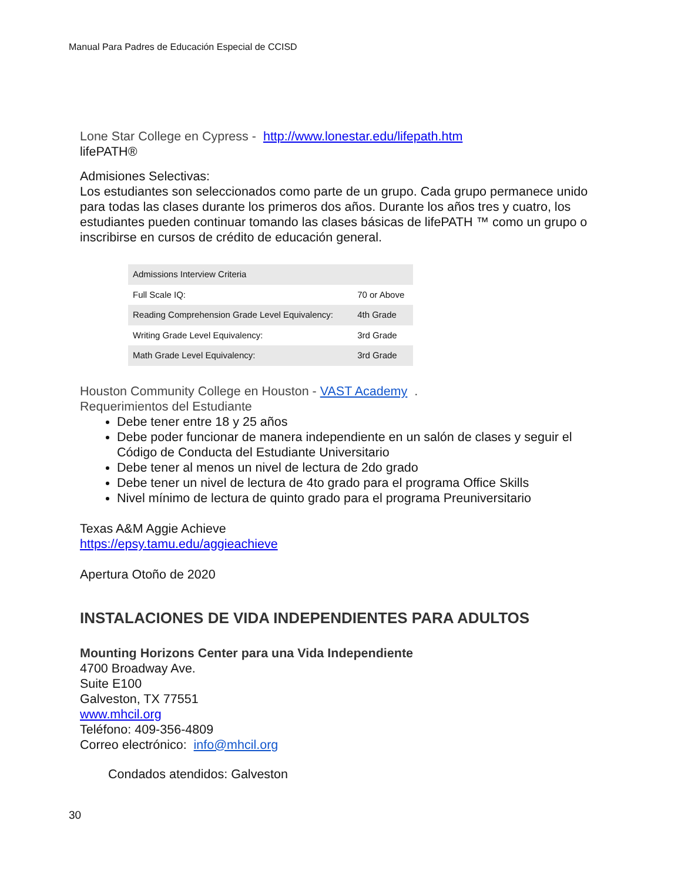Manual Para Padres de Educación Especial de CCISD
Lone Star College en Cypress - http://www.lonestar.edu/lifepath.htm
lifePATH®
Admisiones Selectivas:
Los estudiantes son seleccionados como parte de un grupo. Cada grupo permanece unido para todas las clases durante los primeros dos años. Durante los años tres y cuatro, los estudiantes pueden continuar tomando las clases básicas de lifePATH ™ como un grupo o inscribirse en cursos de crédito de educación general.
| Admissions Interview Criteria | |
| Full Scale IQ: | 70 or Above |
| Reading Comprehension Grade Level Equivalency: | 4th Grade |
| Writing Grade Level Equivalency: | 3rd Grade |
| Math Grade Level Equivalency: | 3rd Grade |
Houston Community College en Houston - VAST Academy .
Requerimientos del Estudiante
Debe tener entre 18 y 25 años
Debe poder funcionar de manera independiente en un salón de clases y seguir el Código de Conducta del Estudiante Universitario
Debe tener al menos un nivel de lectura de 2do grado
Debe tener un nivel de lectura de 4to grado para el programa Office Skills
Nivel mínimo de lectura de quinto grado para el programa Preuniversitario
Texas A&M Aggie Achieve
https://epsy.tamu.edu/aggieachieve
Apertura Otoño de 2020
INSTALACIONES DE VIDA INDEPENDIENTES PARA ADULTOS
Mounting Horizons Center para una Vida Independiente
4700 Broadway Ave.
Suite E100
Galveston, TX 77551
www.mhcil.org
Teléfono: 409-356-4809
Correo electrónico: info@mhcil.org
Condados atendidos: Galveston
30